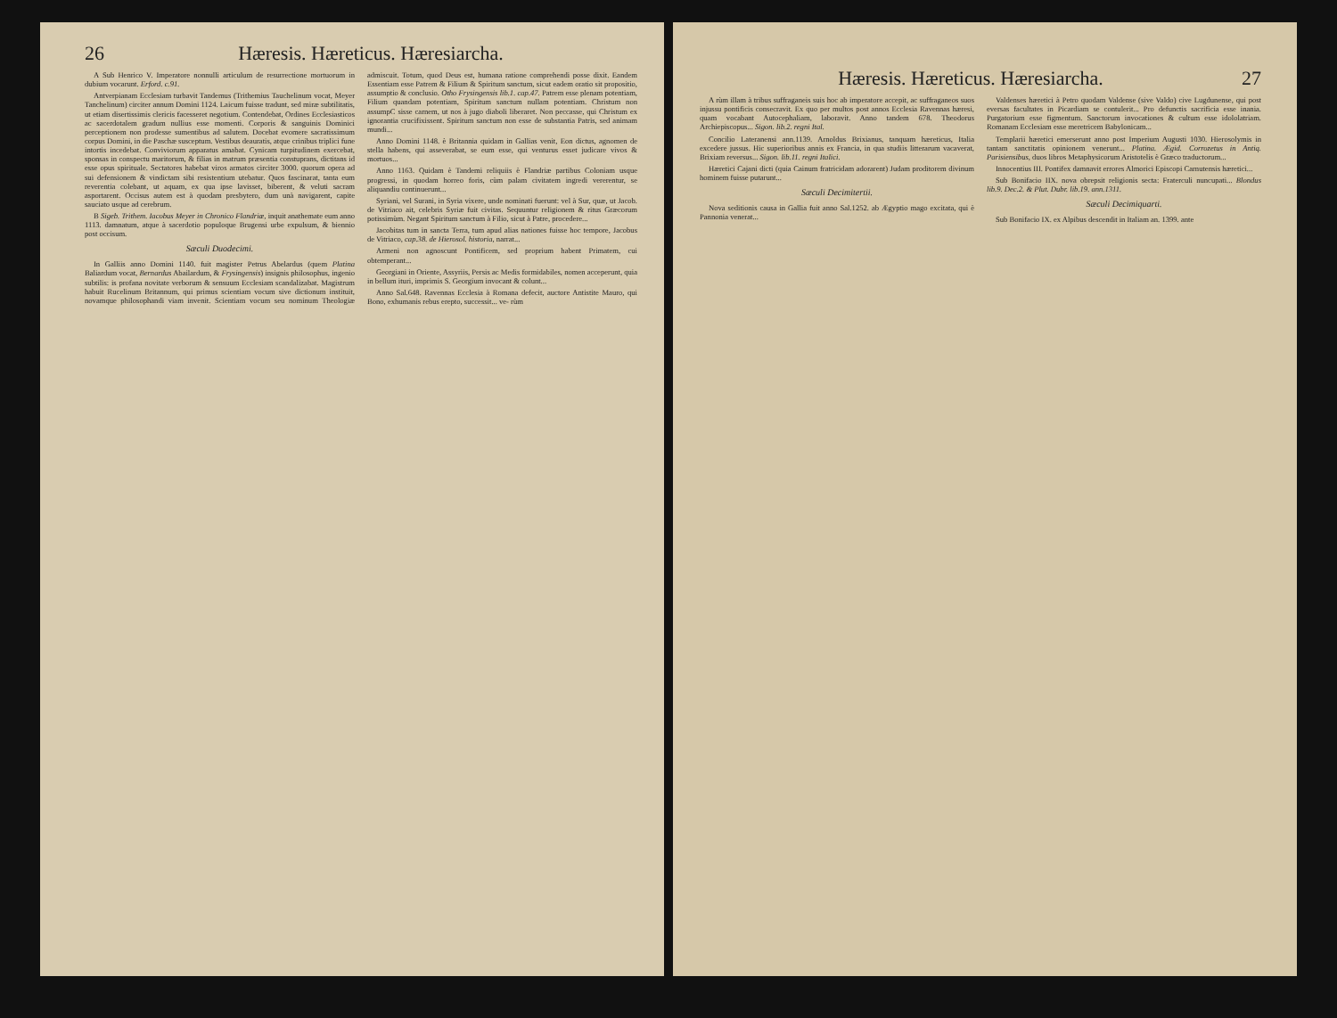26 Hæresis. Hæreticus. Hæresiarcha.
A Sub Henrico V. Imperatore nonnulli articulum de resurrectione mortuorum in dubium vocarunt. Erford. c.91.
Antverpianam Ecclesiam turbavit Tandemus (Trithemius Tauchelinum vocat, Meyer Tanchelinum) circiter annum Domini 1124. Laicum fuisse tradunt, sed miræ subtilitatis, ut etiam disertissimis clericis facesseret negotium. Contendebat, Ordines Ecclesiasticos ac sacerdotalem gradum nullius esse momenti. Corporis & sanguinis Dominici perceptionem non prodesse sumentibus ad salutem. Docebat evomere sacratissimum corpus Domini, in die Paschæ susceptum. Vestibus deauratis, atque crinibus triplici fune intortis incedebat. Conviviorum apparatus amabat. Cynicam turpitudinem exercebat, sponsas in conspectu maritorum, & filias in matrum præsentia constuprans, dictitans id esse opus spirituale. Sectatores habebat viros armatos circiter 3000. quorum opera ad sui defensionem & vindictam sibi resistentium utebatur. Quos fascinarat, tanta eum reverentia colebant, ut aquam, ex qua ipse lavisset, biberent, & veluti sacram asportarent. Occisus autem est à quodam presbytero, dum unà navigarent, capite sauciato usque ad cerebrum.
B Sigeb. Trithem. Iacobus Meyer in Chronico Flandriæ, inquit anathemate eum anno 1113. damnatum, atque à sacerdotio populoque Brugensi urbe expulsum, & biennio post occisum.
Sæculi Duodecimi.
In Galliis anno Domini 1140. fuit magister Petrus Abelardus (quem Platina Baliardum vocat, Bernardus Abailardum, & Frysingensis) insignis philosophus, ingenio subtilis: is profana novitate verborum & sensuum Ecclesiam scandalizabat. Magistrum habuit Rucelinum Britannum, qui primus scientiam vocum sive dictionum instituit, novamque philosophandi viam invenit. Scientiam vocum seu nominum Theologiæ admiscuit. Totum, quod Deus est, humana ratione comprehendi posse dixit. Eandem Essentiam esse Patrem & Filium & Spiritum sanctum, sicut eadem oratio sit propositio, assumptio & conclusio. Otho Frysingensis lib.1. cap.47. Patrem esse plenam potentiam, Filium quandam potentiam, Spiritum sanctum nullam potentiam. Christum non assumpC sisse carnem, ut nos à jugo diaboli liberaret. Non peccasse, qui Christum ex ignorantia crucifixissent. Spiritum sanctum non esse de substantia Patris, sed animam mundi...
Anno Domini 1148. è Britannia quidam in Gallias venit, Eon dictus, agnomen de stella habens, qui asseverabat, se eum esse, qui venturus esset judicare vivos & mortuos...
Anno 1163. Quidam è Tandemi reliquiis è Flandriæ partibus Coloniam usque progressi, in quodam horreo foris, cùm palam civitatem ingredi vererentur, se aliquandiu continuerunt...
Syriani, vel Surani, in Syria vixere, unde nominati fuerunt: vel à Sur, quæ, ut Jacob. de Vitriaco ait, celebris Syriæ fuit civitas. Sequuntur religionem & ritus Græcorum potissimùm. Negant Spiritum sanctum à Filio, sicut à Patre, procedere...
Jacobitas tum in sancta Terra, tum apud alias nationes fuisse hoc tempore, Jacobus de Vitriaco, cap.38. de Hierosol. historia, narrat...
Armeni non agnoscunt Pontificem, sed proprium habent Primatem, cui obtemperant...
Georgiani in Oriente, Assyriis, Persis ac Medis formidabiles, nomen acceperunt, quia in bellum ituri, imprimis S. Georgium invocant & colunt...
Anno Sal.648. Ravennas Ecclesia à Romana defecit, auctore Antistite Mauro, qui Bono, exhumanis rebus erepto, successit... ve- rùm
Hæresis. Hæreticus. Hæresiarcha. 27
A rùm illam à tribus suffraganeis suis hoc ab imperatore accepit, ac suffraganeos suos injussu pontificis consecravit. Ex quo per multos post annos Ecclesia Ravennas hæresi, quam vocabant Autocephaliam, laboravit. Anno tandem 678. Theodorus Archiepiscopus... Sigon. lib.2. regni Ital.
Concilio Lateranensi ann.1139. Arnoldus Brixianus, tanquam hæreticus, Italia excedere jussus. Hic superioribus annis ex Francia, in qua studiis litterarum vacaverat, Brixiam reversus... Sigon. lib.11. regni Italici.
Hæretici Cajani dicti (quia Cainum fratricidam adorarent) Judam proditorem divinum hominem fuisse putarunt...
Sæculi Decimitertii.
Nova seditionis causa in Gallia fuit anno Sal.1252. ab Ægyptio mago excitata, qui è Pannonia venerat...
Valdenses hæretici à Petro quodam Valdense (sive Valdo) cive Lugdunense, qui post eversas facultates in Picardiam se contulerit... Pro defunctis sacrificia esse inania. Purgatorium esse figmentum. Sanctorum invocationes & cultum esse idololatriam. Romanam Ecclesiam esse meretricem Babylonicam...
Templarii hæretici emerserunt anno post Imperium Augusti 1030. Hierosolymis in tantam sanctitatis opinionem venerunt... Platina. Ægid. Corrozetus in Antiq. Parisiensibus, duos libros Metaphysicorum Aristotelis è Græco traductorum...
Innocentius III. Pontifex damnavit errores Almorici Episcopi Carnutensis hæretici...
Sub Bonifacio IIX. nova obrepsit religionis secta: Fraterculi nuncupati... Blondus lib.9. Dec.2. & Plut. Dubr. lib.19. ann.1311.
Sæculi Decimiquarti.
Sub Bonifacio IX. ex Alpibus descendit in Italiam an. 1399. ante